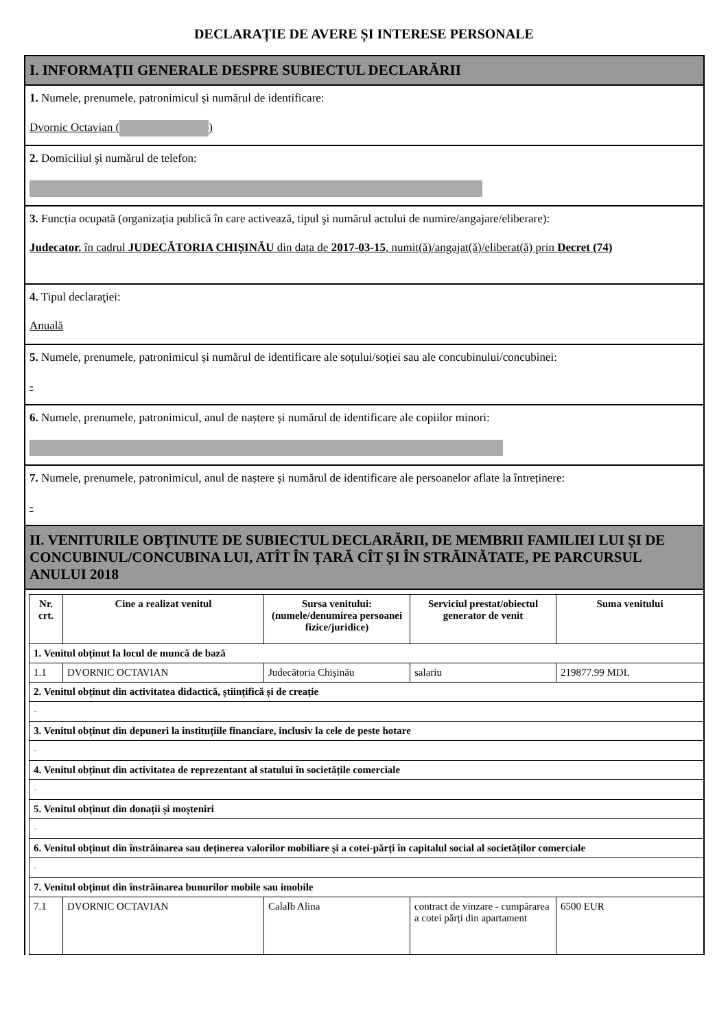DECLARAȚIE DE AVERE ȘI INTERESE PERSONALE
I. INFORMAȚII GENERALE DESPRE SUBIECTUL DECLARĂRII
1. Numele, prenumele, patronimicul și numărul de identificare:
Dvornic Octavian ( )
2. Domiciliul şi numărul de telefon:
3. Funcția ocupată (organizația publică în care activează, tipul şi numărul actului de numire/angajare/eliberare):
Judecator. în cadrul JUDECĂTORIA CHIȘINĂU din data de 2017-03-15, numit(ă)/angajat(ă)/eliberat(ă) prin Decret (74)
4. Tipul declaraţiei:
Anuală
5. Numele, prenumele, patronimicul și numărul de identificare ale soțului/soției sau ale concubinului/concubinei:
-
6. Numele, prenumele, patronimicul, anul de naștere și numărul de identificare ale copiilor minori:
7. Numele, prenumele, patronimicul, anul de naștere și numărul de identificare ale persoanelor aflate la întreținere:
-
II. VENITURILE OBȚINUTE DE SUBIECTUL DECLARĂRII, DE MEMBRII FAMILIEI LUI ȘI DE CONCUBINUL/CONCUBINA LUI, ATÎT ÎN ȚARĂ CÎT ȘI ÎN STRĂINĂTATE, PE PARCURSUL ANULUI 2018
| Nr. crt. | Cine a realizat venitul | Sursa venitului: (numele/denumirea persoanei fizice/juridice) | Serviciul prestat/obiectul generator de venit | Suma venitului |
| --- | --- | --- | --- | --- |
| 1. Venitul obținut la locul de muncă de bază | | | | |
| 1.1 | DVORNIC OCTAVIAN | Judecătoria Chișinău | salariu | 219877.99 MDL |
| 2. Venitul obținut din activitatea didactică, științifică și de creație | | | | |
| - | | | | |
| 3. Venitul obținut din depuneri la instituțiile financiare, inclusiv la cele de peste hotare | | | | |
| - | | | | |
| 4. Venitul obținut din activitatea de reprezentant al statului în societățile comerciale | | | | |
| - | | | | |
| 5. Venitul obținut din donații și moșteniri | | | | |
| - | | | | |
| 6. Venitul obținut din înstrăinarea sau deținerea valorilor mobiliare și a cotei-părți în capitalul social al societăților comerciale | | | | |
| - | | | | |
| 7. Venitul obținut din înstrăinarea bunurilor mobile sau imobile | | | | |
| 7.1 | DVORNIC OCTAVIAN | Calalb Alina | contract de vinzare - cumpărarea a cotei părți din apartament | 6500 EUR |